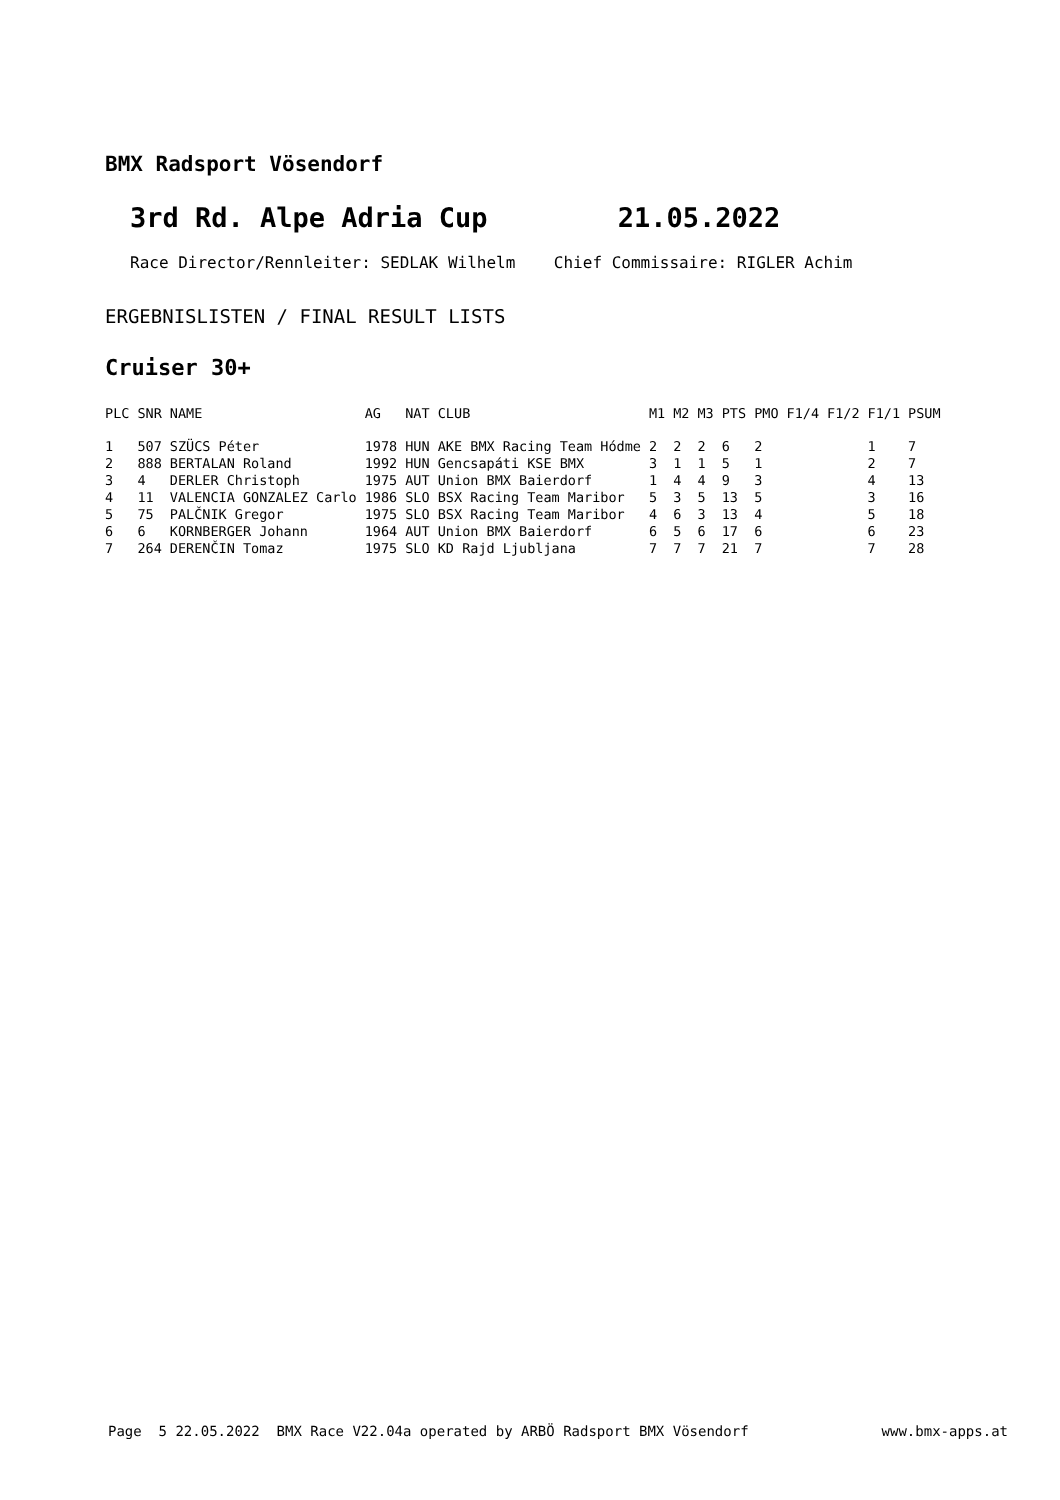BMX Radsport Vösendorf
3rd Rd. Alpe Adria Cup 21.05.2022
Race Director/Rennleiter: SEDLAK Wilhelm Chief Commissaire: RIGLER Achim
ERGEBNISLISTEN / FINAL RESULT LISTS
Cruiser 30+
| PLC | SNR | NAME | AG | NAT CLUB | M1 | M2 | M3 | PTS | PMO | F1/4 | F1/2 | F1/1 | PSUM |
| --- | --- | --- | --- | --- | --- | --- | --- | --- | --- | --- | --- | --- | --- |
| 1 | 507 | SZÜCS Péter | 1978 | HUN AKE BMX Racing Team Hódme | 2 | 2 | 2 | 6 | 2 | | | 1 | 7 |
| 2 | 888 | BERTALAN Roland | 1992 | HUN Gencsapáti KSE BMX | 3 | 1 | 1 | 5 | 1 | | | 2 | 7 |
| 3 | 4 | DERLER Christoph | 1975 | AUT Union BMX Baierdorf | 1 | 4 | 4 | 9 | 3 | | | 4 | 13 |
| 4 | 11 | VALENCIA GONZALEZ Carlo | 1986 | SLO BSX Racing Team Maribor | 5 | 3 | 5 | 13 | 5 | | | 3 | 16 |
| 5 | 75 | PALČNIK Gregor | 1975 | SLO BSX Racing Team Maribor | 4 | 6 | 3 | 13 | 4 | | | 5 | 18 |
| 6 | 6 | KORNBERGER Johann | 1964 | AUT Union BMX Baierdorf | 6 | 5 | 6 | 17 | 6 | | | 6 | 23 |
| 7 | 264 | DERENČIN Tomaz | 1975 | SLO KD Rajd Ljubljana | 7 | 7 | 7 | 21 | 7 | | | 7 | 28 |
Page 5 22.05.2022 BMX Race V22.04a operated by ARBÖ Radsport BMX Vösendorf www.bmx-apps.at